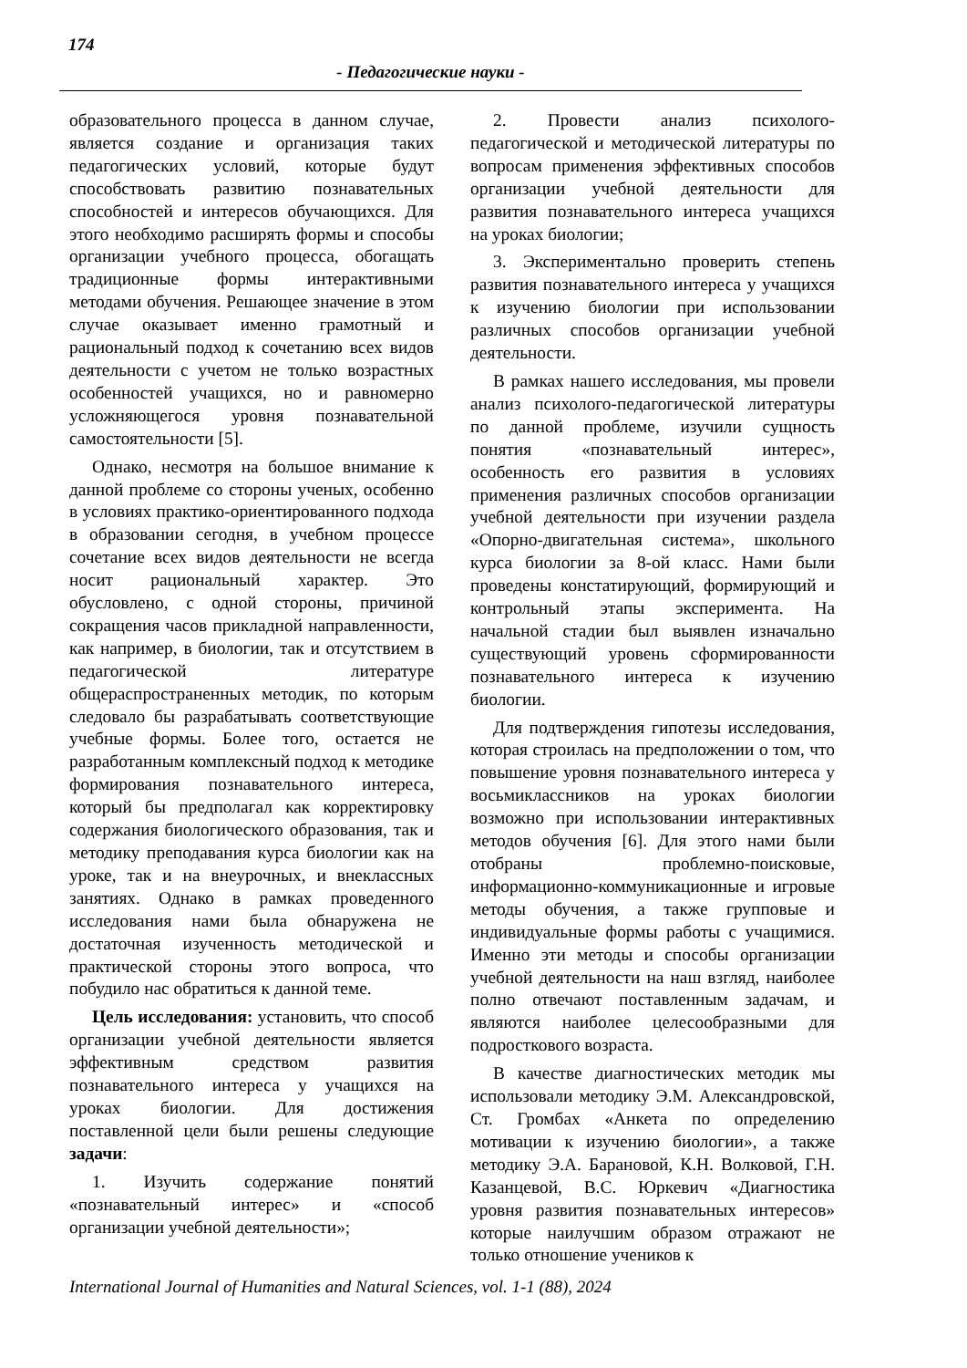174
- Педагогические науки -
образовательного процесса в данном случае, является создание и организация таких педагогических условий, которые будут способствовать развитию познавательных способностей и интересов обучающихся. Для этого необходимо расширять формы и способы организации учебного процесса, обогащать традиционные формы интерактивными методами обучения. Решающее значение в этом случае оказывает именно грамотный и рациональный подход к сочетанию всех видов деятельности с учетом не только возрастных особенностей учащихся, но и равномерно усложняющегося уровня познавательной самостоятельности [5].
Однако, несмотря на большое внимание к данной проблеме со стороны ученых, особенно в условиях практико-ориентированного подхода в образовании сегодня, в учебном процессе сочетание всех видов деятельности не всегда носит рациональный характер. Это обусловлено, с одной стороны, причиной сокращения часов прикладной направленности, как например, в биологии, так и отсутствием в педагогической литературе общераспространенных методик, по которым следовало бы разрабатывать соответствующие учебные формы. Более того, остается не разработанным комплексный подход к методике формирования познавательного интереса, который бы предполагал как корректировку содержания биологического образования, так и методику преподавания курса биологии как на уроке, так и на внеурочных, и внеклассных занятиях. Однако в рамках проведенного исследования нами была обнаружена не достаточная изученность методической и практической стороны этого вопроса, что побудило нас обратиться к данной теме.
Цель исследования: установить, что способ организации учебной деятельности является эффективным средством развития познавательного интереса у учащихся на уроках биологии. Для достижения поставленной цели были решены следующие задачи:
1. Изучить содержание понятий «познавательный интерес» и «способ организации учебной деятельности»;
2. Провести анализ психолого-педагогической и методической литературы по вопросам применения эффективных способов организации учебной деятельности для развития познавательного интереса учащихся на уроках биологии;
3. Экспериментально проверить степень развития познавательного интереса у учащихся к изучению биологии при использовании различных способов организации учебной деятельности.
В рамках нашего исследования, мы провели анализ психолого-педагогической литературы по данной проблеме, изучили сущность понятия «познавательный интерес», особенность его развития в условиях применения различных способов организации учебной деятельности при изучении раздела «Опорно-двигательная система», школьного курса биологии за 8-ой класс. Нами были проведены констатирующий, формирующий и контрольный этапы эксперимента. На начальной стадии был выявлен изначально существующий уровень сформированности познавательного интереса к изучению биологии.
Для подтверждения гипотезы исследования, которая строилась на предположении о том, что повышение уровня познавательного интереса у восьмиклассников на уроках биологии возможно при использовании интерактивных методов обучения [6]. Для этого нами были отобраны проблемно-поисковые, информационно-коммуникационные и игровые методы обучения, а также групповые и индивидуальные формы работы с учащимися. Именно эти методы и способы организации учебной деятельности на наш взгляд, наиболее полно отвечают поставленным задачам, и являются наиболее целесообразными для подросткового возраста.
В качестве диагностических методик мы использовали методику Э.М. Александровской, Ст. Громбах «Анкета по определению мотивации к изучению биологии», а также методику Э.А. Барановой, К.Н. Волковой, Г.Н. Казанцевой, В.С. Юркевич «Диагностика уровня развития познавательных интересов» которые наилучшим образом отражают не только отношение учеников к
International Journal of Humanities and Natural Sciences, vol. 1-1 (88), 2024